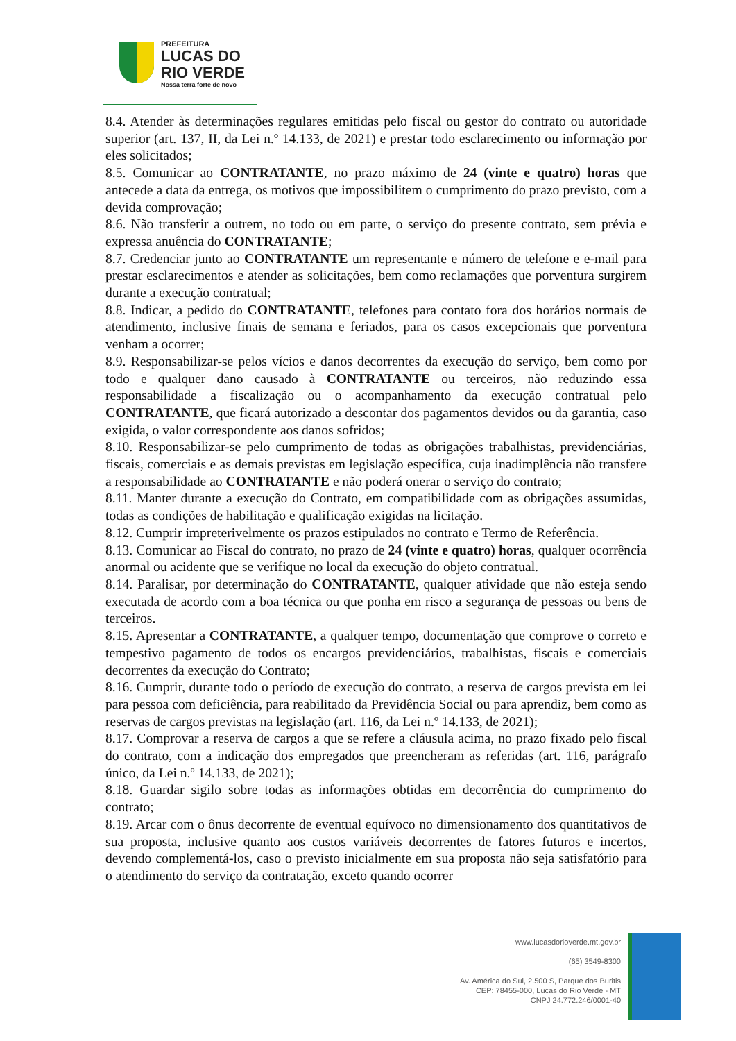PREFEITURA
LUCAS DO
RIO VERDE
Nossa terra forte de novo
8.4. Atender às determinações regulares emitidas pelo fiscal ou gestor do contrato ou autoridade superior (art. 137, II, da Lei n.º 14.133, de 2021) e prestar todo esclarecimento ou informação por eles solicitados;
8.5. Comunicar ao CONTRATANTE, no prazo máximo de 24 (vinte e quatro) horas que antecede a data da entrega, os motivos que impossibilitem o cumprimento do prazo previsto, com a devida comprovação;
8.6. Não transferir a outrem, no todo ou em parte, o serviço do presente contrato, sem prévia e expressa anuência do CONTRATANTE;
8.7. Credenciar junto ao CONTRATANTE um representante e número de telefone e e-mail para prestar esclarecimentos e atender as solicitações, bem como reclamações que porventura surgirem durante a execução contratual;
8.8. Indicar, a pedido do CONTRATANTE, telefones para contato fora dos horários normais de atendimento, inclusive finais de semana e feriados, para os casos excepcionais que porventura venham a ocorrer;
8.9. Responsabilizar-se pelos vícios e danos decorrentes da execução do serviço, bem como por todo e qualquer dano causado à CONTRATANTE ou terceiros, não reduzindo essa responsabilidade a fiscalização ou o acompanhamento da execução contratual pelo CONTRATANTE, que ficará autorizado a descontar dos pagamentos devidos ou da garantia, caso exigida, o valor correspondente aos danos sofridos;
8.10. Responsabilizar-se pelo cumprimento de todas as obrigações trabalhistas, previdenciárias, fiscais, comerciais e as demais previstas em legislação específica, cuja inadimplência não transfere a responsabilidade ao CONTRATANTE e não poderá onerar o serviço do contrato;
8.11. Manter durante a execução do Contrato, em compatibilidade com as obrigações assumidas, todas as condições de habilitação e qualificação exigidas na licitação.
8.12. Cumprir impreterivelmente os prazos estipulados no contrato e Termo de Referência.
8.13. Comunicar ao Fiscal do contrato, no prazo de 24 (vinte e quatro) horas, qualquer ocorrência anormal ou acidente que se verifique no local da execução do objeto contratual.
8.14. Paralisar, por determinação do CONTRATANTE, qualquer atividade que não esteja sendo executada de acordo com a boa técnica ou que ponha em risco a segurança de pessoas ou bens de terceiros.
8.15. Apresentar a CONTRATANTE, a qualquer tempo, documentação que comprove o correto e tempestivo pagamento de todos os encargos previdenciários, trabalhistas, fiscais e comerciais decorrentes da execução do Contrato;
8.16. Cumprir, durante todo o período de execução do contrato, a reserva de cargos prevista em lei para pessoa com deficiência, para reabilitado da Previdência Social ou para aprendiz, bem como as reservas de cargos previstas na legislação (art. 116, da Lei n.º 14.133, de 2021);
8.17. Comprovar a reserva de cargos a que se refere a cláusula acima, no prazo fixado pelo fiscal do contrato, com a indicação dos empregados que preencheram as referidas (art. 116, parágrafo único, da Lei n.º 14.133, de 2021);
8.18. Guardar sigilo sobre todas as informações obtidas em decorrência do cumprimento do contrato;
8.19. Arcar com o ônus decorrente de eventual equívoco no dimensionamento dos quantitativos de sua proposta, inclusive quanto aos custos variáveis decorrentes de fatores futuros e incertos, devendo complementá-los, caso o previsto inicialmente em sua proposta não seja satisfatório para o atendimento do serviço da contratação, exceto quando ocorrer
www.lucasdorioverde.mt.gov.br
(65) 3549-8300
Av. América do Sul, 2.500 S, Parque dos Buritis
CEP: 78455-000, Lucas do Rio Verde - MT
CNPJ 24.772.246/0001-40